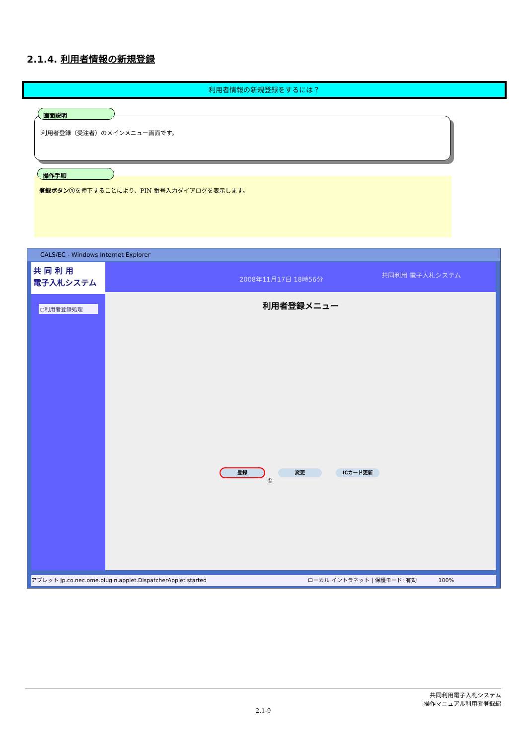2.1.4. 利用者情報の新規登録
利用者情報の新規登録をするには？
画面説明
利用者登録（受注者）のメインメニュー画面です。
操作手順
登録ボタン①を押下することにより、PIN 番号入力ダイアログを表示します。
CALS/EC - Windows Internet Explorer
共 同 利 用
電子入札システム
○利用者登録処理
2008年11月17日 18時56分 共同利用 電子入札システム
利用者登録メニュー
登録 変更 ICカード更新
①
アプレット jp.co.nec.ome.plugin.applet.DispatcherApplet started ローカル イントラネット | 保護モード: 有効 100%
共同利用電子入札システム
操作マニュアル利用者登録編
2.1-9